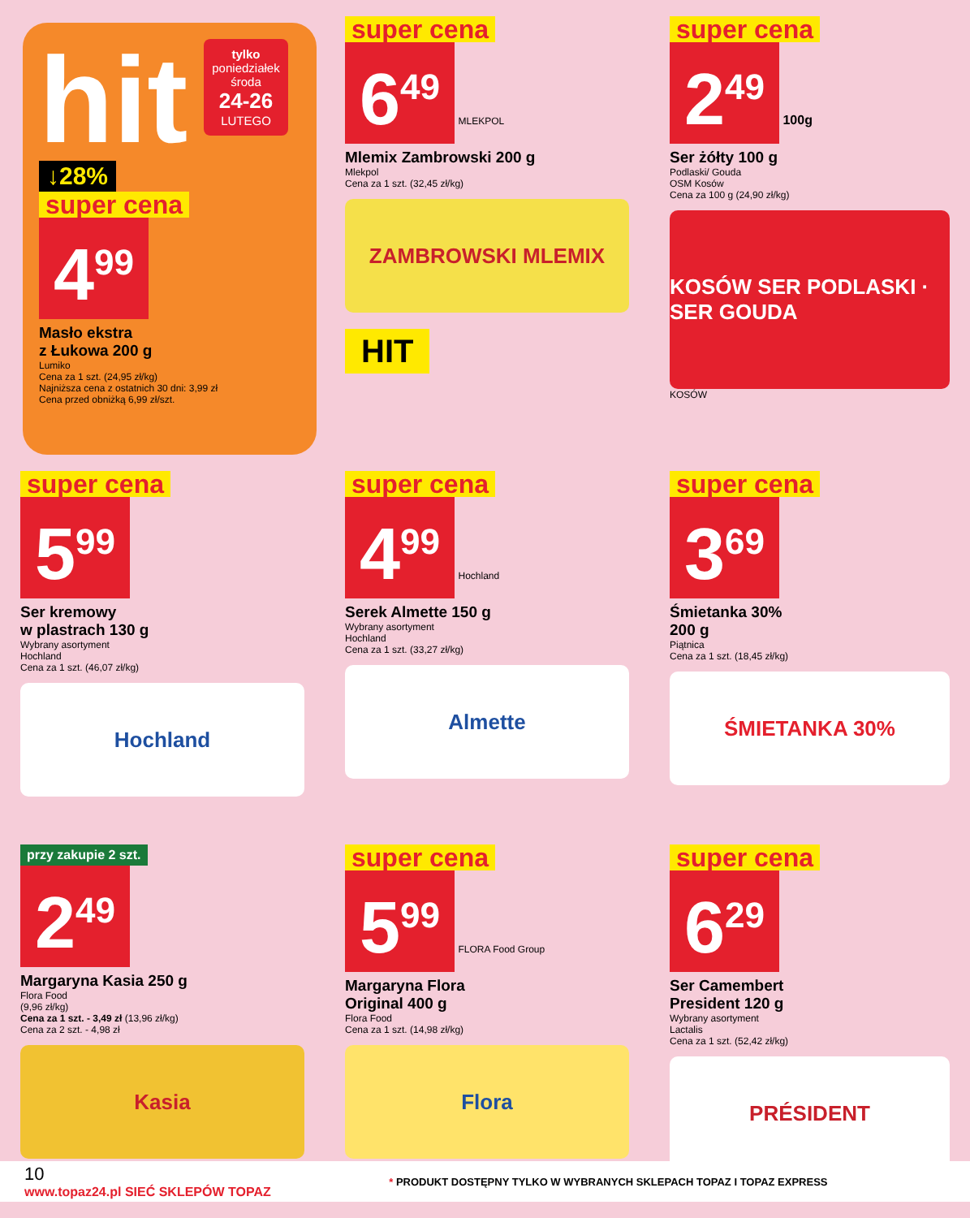hit tylko
poniedziałek
środa
24-26
LUTEGO
↓28%
super cena
4<sup>99</sup>
Masło ekstra
z Łukowa 200 g
Lumiko
Cena za 1 szt. (24,95 zł/kg)
Najniższa cena z ostatnich 30 dni: 3,99 zł
Cena przed obniżką 6,99 zł/szt.
super cena
6<sup>49</sup> MLEKPOL
Mlemix Zambrowski 200 g
Mlekpol
Cena za 1 szt. (32,45 zł/kg)
ZAMBROWSKI MLEMIX
HIT
super cena
2<sup>49</sup> 100g
Ser żółty 100 g
Podlaski/ Gouda
OSM Kosów
Cena za 100 g (24,90 zł/kg)
KOSÓW SER PODLASKI · SER GOUDA
KOSÓW
super cena
5<sup>99</sup>
Ser kremowy
w plastrach 130 g
Wybrany asortyment
Hochland
Cena za 1 szt. (46,07 zł/kg)
Hochland
super cena
4<sup>99</sup> Hochland
Serek Almette 150 g
Wybrany asortyment
Hochland
Cena za 1 szt. (33,27 zł/kg)
Almette
super cena
3<sup>69</sup>
Śmietanka 30%
200 g
Piątnica
Cena za 1 szt. (18,45 zł/kg)
ŚMIETANKA 30%
przy zakupie 2 szt.
2<sup>49</sup>
Margaryna Kasia 250 g
Flora Food
(9,96 zł/kg)
Cena za 1 szt. - 3,49 zł (13,96 zł/kg)
Cena za 2 szt. - 4,98 zł
Kasia
super cena
5<sup>99</sup> FLORA Food Group
Margaryna Flora
Original 400 g
Flora Food
Cena za 1 szt. (14,98 zł/kg)
Flora
super cena
6<sup>29</sup>
Ser Camembert
President 120 g
Wybrany asortyment
Lactalis
Cena za 1 szt. (52,42 zł/kg)
PRÉSIDENT
10
www.topaz24.pl SIEĆ SKLEPÓW TOPAZ
* PRODUKT DOSTĘPNY TYLKO W WYBRANYCH SKLEPACH TOPAZ I TOPAZ EXPRESS